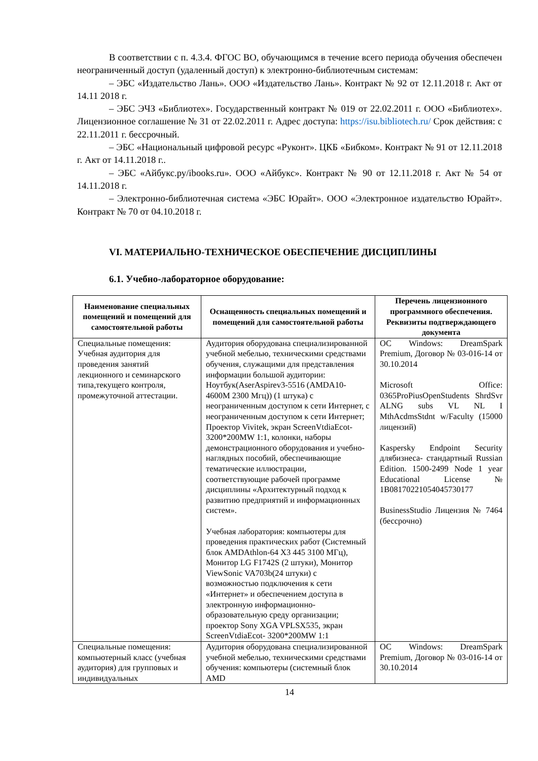В соответствии с п. 4.3.4. ФГОС ВО, обучающимся в течение всего периода обучения обеспечен неограниченный доступ (удаленный доступ) к электронно-библиотечным системам:
– ЭБС «Издательство Лань». ООО «Издательство Лань». Контракт № 92 от 12.11.2018 г. Акт от 14.11 2018 г.
– ЭБС ЭЧЗ «Библиотех». Государственный контракт № 019 от 22.02.2011 г. ООО «Библиотех». Лицензионное соглашение № 31 от 22.02.2011 г. Адрес доступа: https://isu.bibliotech.ru/ Срок действия: с 22.11.2011 г. бессрочный.
– ЭБС «Национальный цифровой ресурс «Руконт». ЦКБ «Бибком». Контракт № 91 от 12.11.2018 г. Акт от 14.11.2018 г..
– ЭБС «Айбукс.ру/ibooks.ru». ООО «Айбукс». Контракт № 90 от 12.11.2018 г. Акт № 54 от 14.11.2018 г.
– Электронно-библиотечная система «ЭБС Юрайт». ООО «Электронное издательство Юрайт». Контракт № 70 от 04.10.2018 г.
VI. МАТЕРИАЛЬНО-ТЕХНИЧЕСКОЕ ОБЕСПЕЧЕНИЕ ДИСЦИПЛИНЫ
6.1. Учебно-лабораторное оборудование:
| Наименование специальных помещений и помещений для самостоятельной работы | Оснащенность специальных помещений и помещений для самостоятельной работы | Перечень лицензионного программного обеспечения. Реквизиты подтверждающего документа |
| --- | --- | --- |
| Специальные помещения: Учебная аудитория для проведения занятий лекционного и семинарского типа,текущего контроля, промежуточной аттестации. | Аудитория оборудована специализированной учебной мебелью, техническими средствами обучения, служащими для представления информации большой аудитории: Ноутбук(AserAspirev3-5516 (AMDA10-4600M 2300 Мгц)) (1 штука) с неограниченным доступом к сети Интернет, с неограниченным доступом к сети Интернет; Проектор Vivitek, экран ScreenVtdiaEcot- 3200*200MW 1:1, колонки, наборы демонстрационного оборудования и учебно-наглядных пособий, обеспечивающие тематические иллюстрации, соответствующие рабочей программе дисциплины «Архитектурный подход к развитию предприятий и информационных систем». Учебная лаборатория: компьютеры для проведения практических работ (Системный блок AMDAthlon-64 X3 445 3100 МГц), Монитор LG F1742S (2 штуки), Монитор ViewSonic VA703b(24 штуки) с возможностью подключения к сети «Интернет» и обеспечением доступа в электронную информационно-образовательную среду организации; проектор Sony XGA VPLSX535, экран ScreenVtdiaEcot- 3200*200MW 1:1 | ОС Windows: DreamSpark Premium, Договор № 03-016-14 от 30.10.2014 Microsoft Office: 0365ProPiusOpenStudents ShrdSvr ALNG subs VL NL I MthAcdmsStdnt w/Faculty (15000 лицензий) Kaspersky Endpoint Security длябизнеса- стандартный Russian Edition. 1500-2499 Node 1 year Educational License № 1B08170221054045730177 BusinessStudio Лицензия № 7464 (бессрочно) |
| Специальные помещения: компьютерный класс (учебная аудитория) для групповых и индивидуальных | Аудитория оборудована специализированной учебной мебелью, техническими средствами обучения: компьютеры (системный блок AMD | ОС Windows: DreamSpark Premium, Договор № 03-016-14 от 30.10.2014 |
14